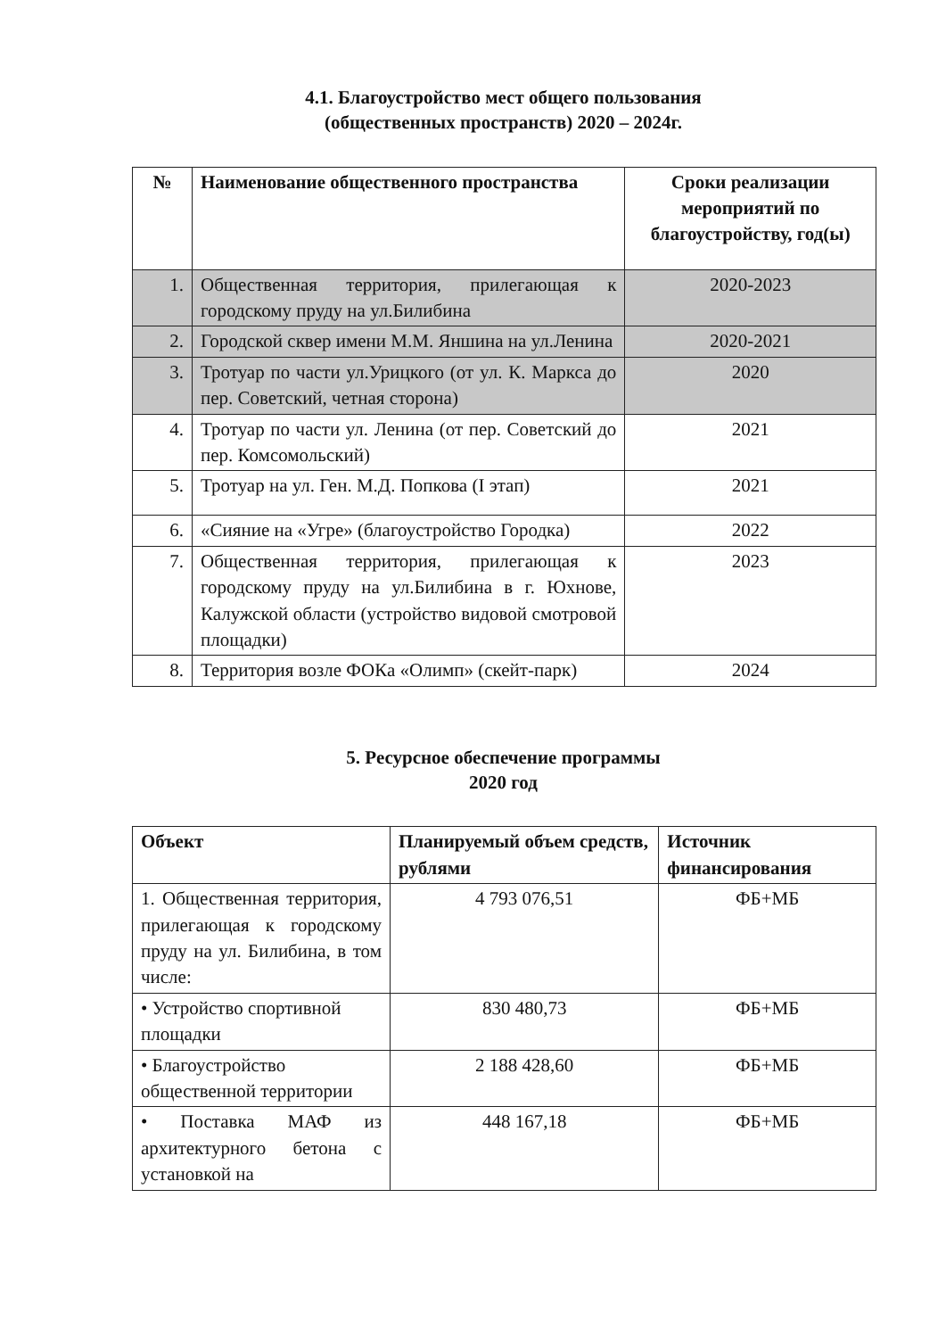4.1. Благоустройство мест общего пользования
(общественных пространств) 2020 – 2024г.
| № | Наименование общественного пространства | Сроки реализации мероприятий по благоустройству, год(ы) |
| --- | --- | --- |
| 1. | Общественная территория, прилегающая к городскому пруду на ул.Билибина | 2020-2023 |
| 2. | Городской сквер имени М.М. Яншина на ул.Ленина | 2020-2021 |
| 3. | Тротуар по части ул.Урицкого (от ул. К. Маркса до пер. Советский, четная сторона) | 2020 |
| 4. | Тротуар по части ул. Ленина (от пер. Советский до пер. Комсомольский) | 2021 |
| 5. | Тротуар на ул. Ген. М.Д. Попкова (I этап) | 2021 |
| 6. | «Сияние на «Угре» (благоустройство Городка) | 2022 |
| 7. | Общественная территория, прилегающая к городскому пруду на ул.Билибина в г. Юхнове, Калужской области (устройство видовой смотровой площадки) | 2023 |
| 8. | Территория возле ФОКа «Олимп» (скейт-парк) | 2024 |
5. Ресурсное обеспечение программы
2020 год
| Объект | Планируемый объем средств, рублями | Источник финансирования |
| --- | --- | --- |
| 1. Общественная территория, прилегающая к городскому пруду на ул. Билибина, в том числе: | 4 793 076,51 | ФБ+МБ |
| • Устройство спортивной площадки | 830 480,73 | ФБ+МБ |
| • Благоустройство общественной территории | 2 188 428,60 | ФБ+МБ |
| • Поставка МАФ из архитектурного бетона с установкой на | 448 167,18 | ФБ+МБ |